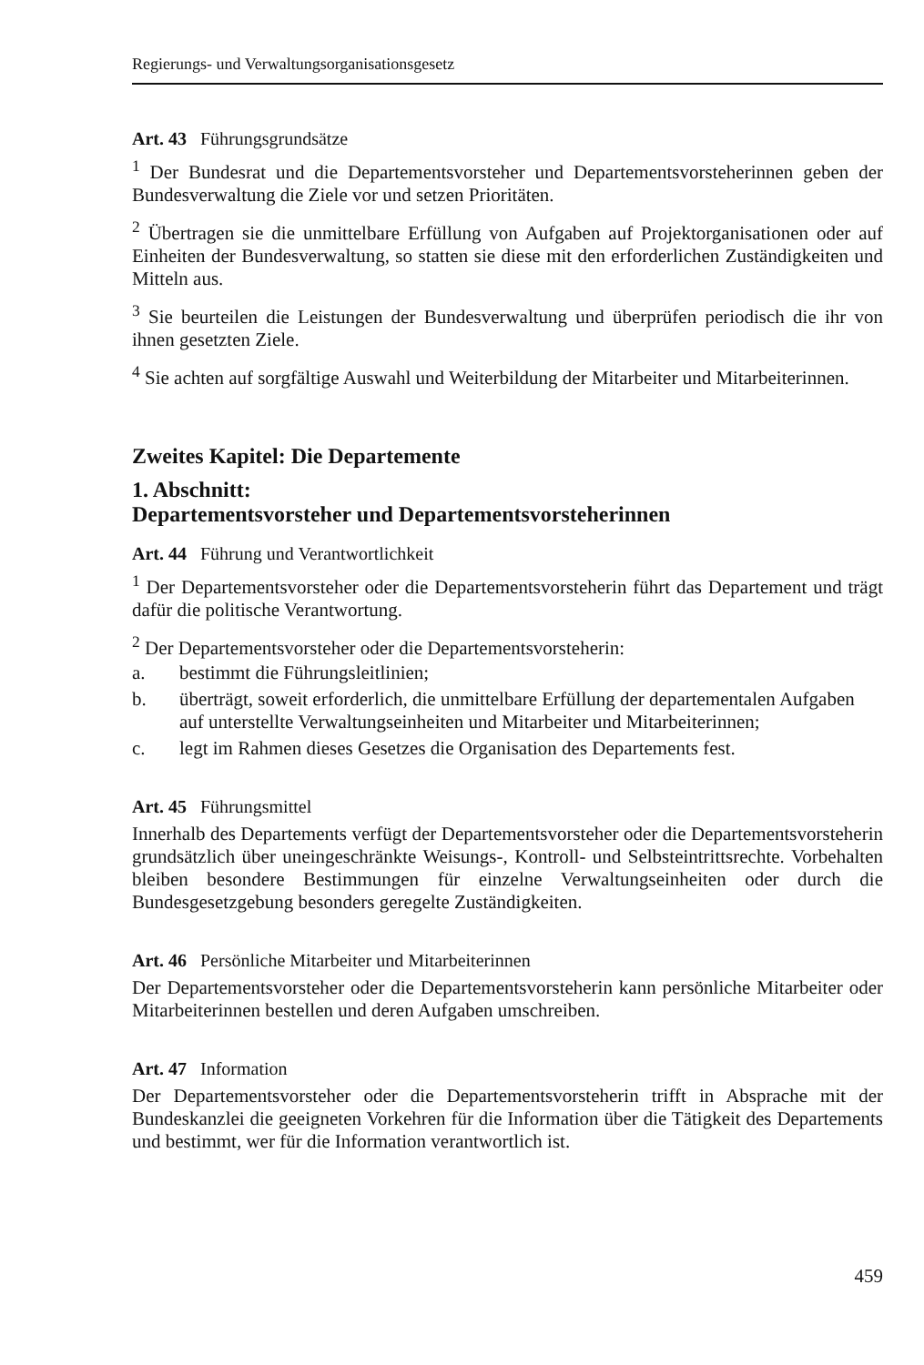Regierungs- und Verwaltungsorganisationsgesetz
Art. 43 Führungsgrundsätze
<sup>1</sup> Der Bundesrat und die Departementsvorsteher und Departementsvorsteherinnen geben der Bundesverwaltung die Ziele vor und setzen Prioritäten.
<sup>2</sup> Übertragen sie die unmittelbare Erfüllung von Aufgaben auf Projektorganisationen oder auf Einheiten der Bundesverwaltung, so statten sie diese mit den erforderlichen Zuständigkeiten und Mitteln aus.
<sup>3</sup> Sie beurteilen die Leistungen der Bundesverwaltung und überprüfen periodisch die ihr von ihnen gesetzten Ziele.
<sup>4</sup> Sie achten auf sorgfältige Auswahl und Weiterbildung der Mitarbeiter und Mitarbeiterinnen.
Zweites Kapitel: Die Departemente
1. Abschnitt:
Departementsvorsteher und Departementsvorsteherinnen
Art. 44 Führung und Verantwortlichkeit
<sup>1</sup> Der Departementsvorsteher oder die Departementsvorsteherin führt das Departement und trägt dafür die politische Verantwortung.
<sup>2</sup> Der Departementsvorsteher oder die Departementsvorsteherin:
a. bestimmt die Führungsleitlinien;
b. überträgt, soweit erforderlich, die unmittelbare Erfüllung der departementalen Aufgaben auf unterstellte Verwaltungseinheiten und Mitarbeiter und Mitarbeiterinnen;
c. legt im Rahmen dieses Gesetzes die Organisation des Departements fest.
Art. 45 Führungsmittel
Innerhalb des Departements verfügt der Departementsvorsteher oder die Departementsvorsteherin grundsätzlich über uneingeschränkte Weisungs-, Kontroll- und Selbsteintrittsrechte. Vorbehalten bleiben besondere Bestimmungen für einzelne Verwaltungseinheiten oder durch die Bundesgesetzgebung besonders geregelte Zuständigkeiten.
Art. 46 Persönliche Mitarbeiter und Mitarbeiterinnen
Der Departementsvorsteher oder die Departementsvorsteherin kann persönliche Mitarbeiter oder Mitarbeiterinnen bestellen und deren Aufgaben umschreiben.
Art. 47 Information
Der Departementsvorsteher oder die Departementsvorsteherin trifft in Absprache mit der Bundeskanzlei die geeigneten Vorkehren für die Information über die Tätigkeit des Departements und bestimmt, wer für die Information verantwortlich ist.
459